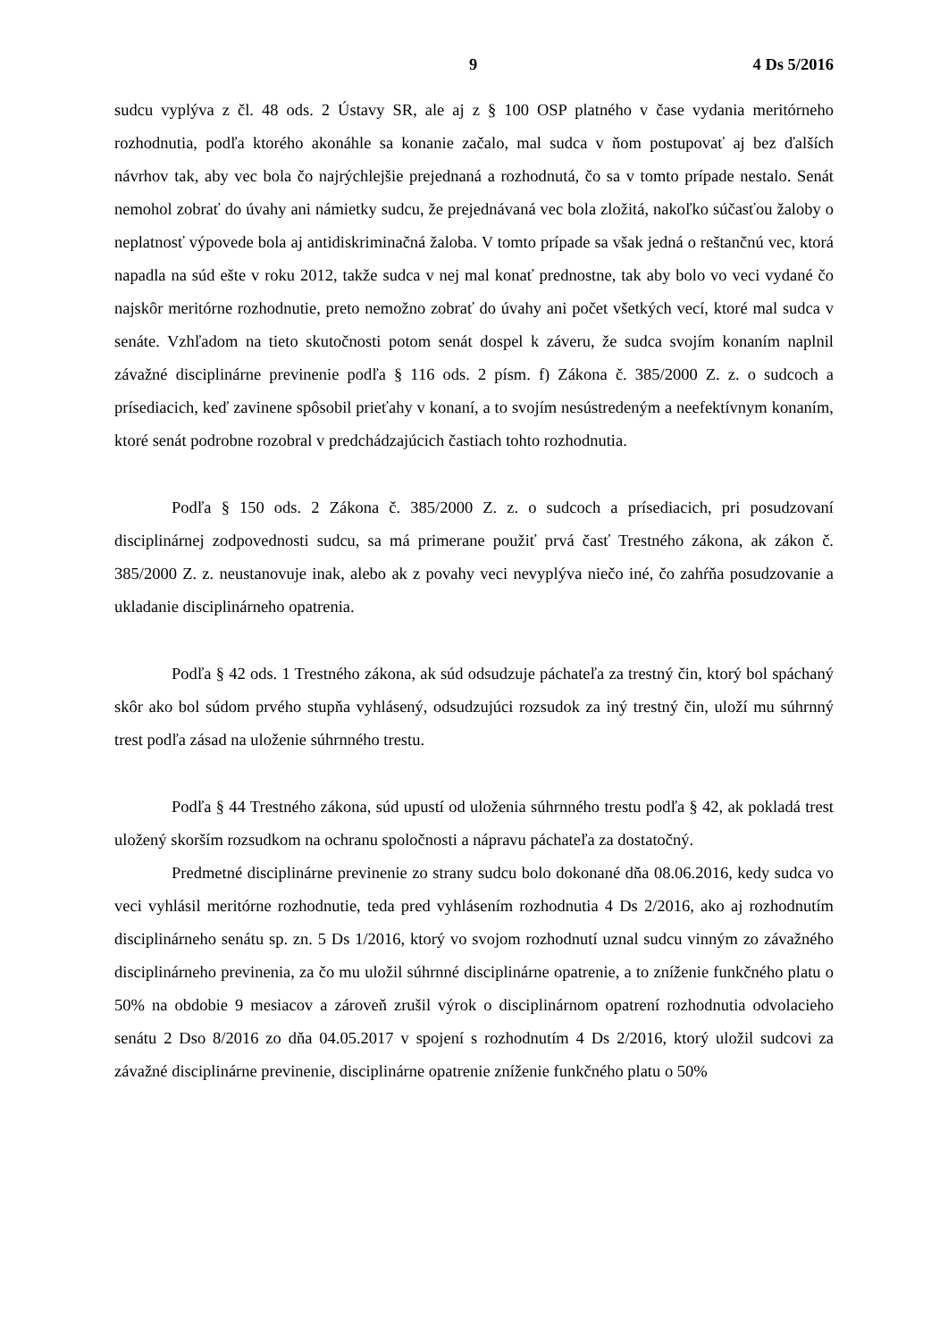9 4 Ds 5/2016
sudcu vyplýva z čl. 48 ods. 2 Ústavy SR, ale aj z § 100 OSP platného v čase vydania meritórneho rozhodnutia, podľa ktorého akonáhle sa konanie začalo, mal sudca v ňom postupovať aj bez ďalších návrhov tak, aby vec bola čo najrýchlejšie prejednaná a rozhodnutá, čo sa v tomto prípade nestalo. Senát nemohol zobrať do úvahy ani námietky sudcu, že prejednávaná vec bola zložitá, nakoľko súčasťou žaloby o neplatnosť výpovede bola aj antidiskriminačná žaloba. V tomto prípade sa však jedná o reštančnú vec, ktorá napadla na súd ešte v roku 2012, takže sudca v nej mal konať prednostne, tak aby bolo vo veci vydané čo najskôr meritórne rozhodnutie, preto nemožno zobrať do úvahy ani počet všetkých vecí, ktoré mal sudca v senáte. Vzhľadom na tieto skutočnosti potom senát dospel k záveru, že sudca svojím konaním naplnil závažné disciplinárne previnenie podľa § 116 ods. 2 písm. f) Zákona č. 385/2000 Z. z. o sudcoch a prísediacich, keď zavinene spôsobil prieťahy v konaní, a to svojím nesústredeným a neefektívnym konaním, ktoré senát podrobne rozobral v predchádzajúcich častiach tohto rozhodnutia.
Podľa § 150 ods. 2 Zákona č. 385/2000 Z. z. o sudcoch a prísediacich, pri posudzovaní disciplinárnej zodpovednosti sudcu, sa má primerane použiť prvá časť Trestného zákona, ak zákon č. 385/2000 Z. z. neustanovuje inak, alebo ak z povahy veci nevyplýva niečo iné, čo zahŕňa posudzovanie a ukladanie disciplinárneho opatrenia.
Podľa § 42 ods. 1 Trestného zákona, ak súd odsudzuje páchateľa za trestný čin, ktorý bol spáchaný skôr ako bol súdom prvého stupňa vyhlásený, odsudzujúci rozsudok za iný trestný čin, uloží mu súhrnný trest podľa zásad na uloženie súhrnného trestu.
Podľa § 44 Trestného zákona, súd upustí od uloženia súhrnného trestu podľa § 42, ak pokladá trest uložený skorším rozsudkom na ochranu spoločnosti a nápravu páchateľa za dostatočný.
Predmetné disciplinárne previnenie zo strany sudcu bolo dokonané dňa 08.06.2016, kedy sudca vo veci vyhlásil meritórne rozhodnutie, teda pred vyhlásením rozhodnutia 4 Ds 2/2016, ako aj rozhodnutím disciplinárneho senátu sp. zn. 5 Ds 1/2016, ktorý vo svojom rozhodnutí uznal sudcu vinným zo závažného disciplinárneho previnenia, za čo mu uložil súhrnné disciplinárne opatrenie, a to zníženie funkčného platu o 50% na obdobie 9 mesiacov a zároveň zrušil výrok o disciplinárnom opatrení rozhodnutia odvolacieho senátu 2 Dso 8/2016 zo dňa 04.05.2017 v spojení s rozhodnutím 4 Ds 2/2016, ktorý uložil sudcovi za závažné disciplinárne previnenie, disciplinárne opatrenie zníženie funkčného platu o 50%